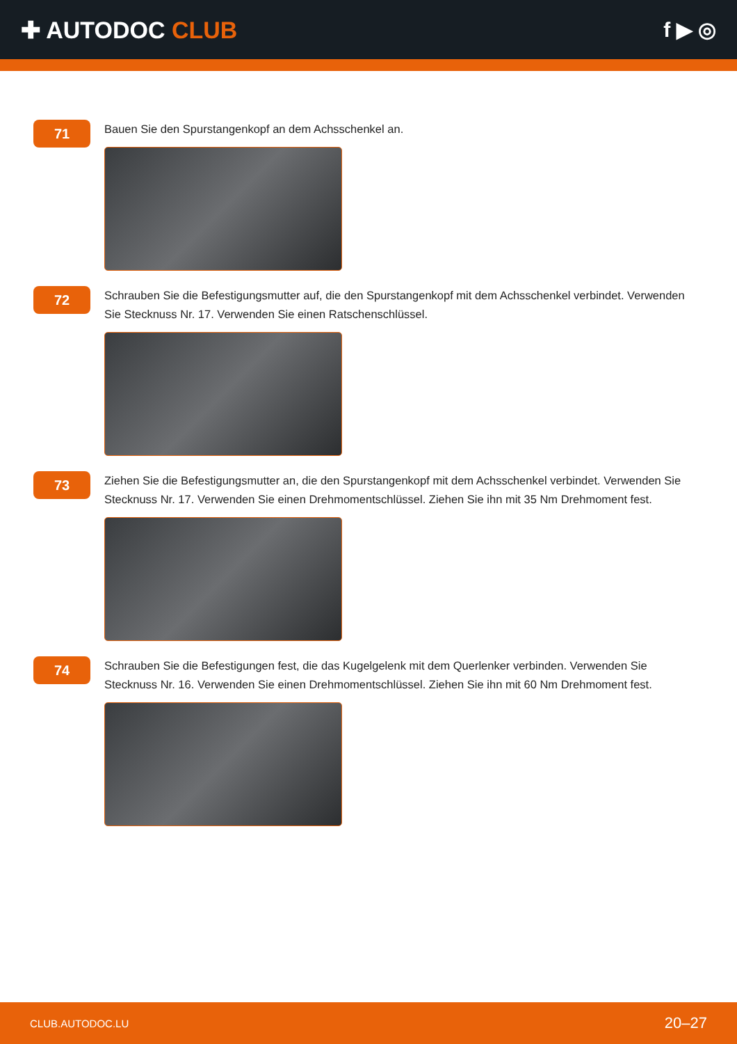✚ AUTODOC CLUB f ▶ ◎
71
Bauen Sie den Spurstangenkopf an dem Achsschenkel an.
72
Schrauben Sie die Befestigungsmutter auf, die den Spurstangenkopf mit dem Achsschenkel verbindet. Verwenden Sie Stecknuss Nr. 17. Verwenden Sie einen Ratschenschlüssel.
73
Ziehen Sie die Befestigungsmutter an, die den Spurstangenkopf mit dem Achsschenkel verbindet. Verwenden Sie Stecknuss Nr. 17. Verwenden Sie einen Drehmomentschlüssel. Ziehen Sie ihn mit 35 Nm Drehmoment fest.
74
Schrauben Sie die Befestigungen fest, die das Kugelgelenk mit dem Querlenker verbinden. Verwenden Sie Stecknuss Nr. 16. Verwenden Sie einen Drehmomentschlüssel. Ziehen Sie ihn mit 60 Nm Drehmoment fest.
CLUB.AUTODOC.LU 20–27